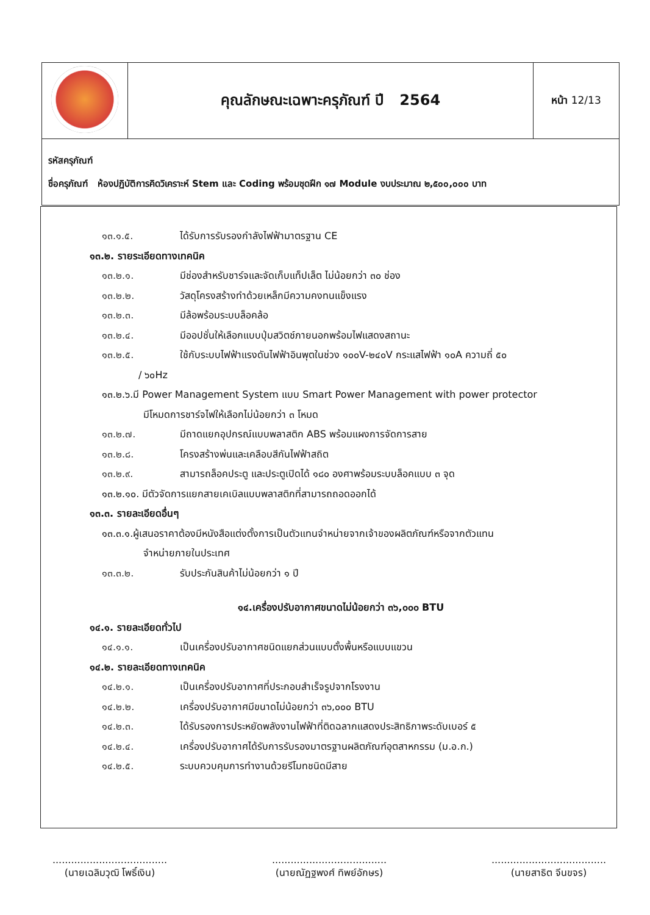| | คุณลักษณะเฉพาะครุภัณฑ์ ปี 2564 | หน้า 12/13 |
| รหัสครุภัณฑ์ ชื่อครุภัณฑ์ ห้องปฏิบัติการคิดวิเคราะห์ Stem และ Coding พร้อมชุดฝึก ๑๗ Module งบประมาณ ๒,๕๐๐,๐๐๐ บาท | | |
๑๓.๑.๕. ได้รับการรับรองกำลังไฟฟ้ามาตรฐาน CE
๑๓.๒. รายระเอียดทางเทคนิค
๑๓.๒.๑. มีช่องสำหรับชาร์จและจัดเก็บแท็ปเล็ต ไม่น้อยกว่า ๓๐ ช่อง
๑๓.๒.๒. วัสดุโครงสร้างทำด้วยเหล็กมีความคงทนแข็งแรง
๑๓.๒.๓. มีล้อพร้อมระบบล็อคล้อ
๑๓.๒.๔. มีออปชั่นให้เลือกแบบปุ่มสวิตช์ภายนอกพร้อมไฟแสดงสถานะ
๑๓.๒.๕. ใช้กับระบบไฟฟ้าแรงดันไฟฟ้าอินพุตในช่วง ๑๐๐V-๒๔๐V กระแสไฟฟ้า ๑๐A ความถี่ ๕๐
/ ๖๐Hz
๑๓.๒.๖.มี Power Management System แบบ Smart Power Management with power protector
มีโหมดการชาร์จไฟให้เลือกไม่น้อยกว่า ๓ โหมด
๑๓.๒.๗. มีถาดแยกอุปกรณ์แบบพลาสติก ABS พร้อมแผงการจัดการสาย
๑๓.๒.๘. โครงสร้างพ่นและเคลือบสีกันไฟฟ้าสถิต
๑๓.๒.๙. สามารถล็อคประตู และประตูเปิดได้ ๑๘๐ องศาพร้อมระบบล็อคแบบ ๓ จุด
๑๓.๒.๑๐. มีตัวจัดการแยกสายเคเบิลแบบพลาสติกที่สามารถถอดออกได้
๑๓.๓. รายละเอียดอื่นๆ
๑๓.๓.๑.ผู้เสนอราคาต้องมีหนังสือแต่งตั้งการเป็นตัวแทนจำหน่ายจากเจ้าของผลิตภัณฑ์หรือจากตัวแทน
จำหน่ายภายในประเทศ
๑๓.๓.๒. รับประกันสินค้าไม่น้อยกว่า ๑ ปี
๑๔.เครื่องปรับอากาศขนาดไม่น้อยกว่า ๓๖,๐๐๐ BTU
๑๔.๑. รายละเอียดทั่วไป
๑๔.๑.๑. เป็นเครื่องปรับอากาศชนิดแยกส่วนแบบตั้งพื้นหรือแบบแขวน
๑๔.๒. รายละเอียดทางเทคนิค
๑๔.๒.๑. เป็นเครื่องปรับอากาศที่ประกอบสำเร็จรูปจากโรงงาน
๑๔.๒.๒. เครื่องปรับอากาศมีขนาดไม่น้อยกว่า ๓๖,๐๐๐ BTU
๑๔.๒.๓. ได้รับรองการประหยัดพลังงานไฟฟ้าที่ติดฉลากแสดงประสิทธิภาพระดับเบอร์ ๕
๑๔.๒.๔. เครื่องปรับอากาศได้รับการรับรองมาตรฐานผลิตภัณฑ์อุตสาหกรรม (ม.อ.ก.)
๑๔.๒.๕. ระบบควบคุมการทำงานด้วยรีโมทชนิดมีสาย
.....................................
(นายเฉลิมวุฒิ โพธิ์เงิน)
.....................................
(นายณัฏฐพงศ์ ทิพย์อักษร)
.....................................
(นายสาธิต จีนขจร)